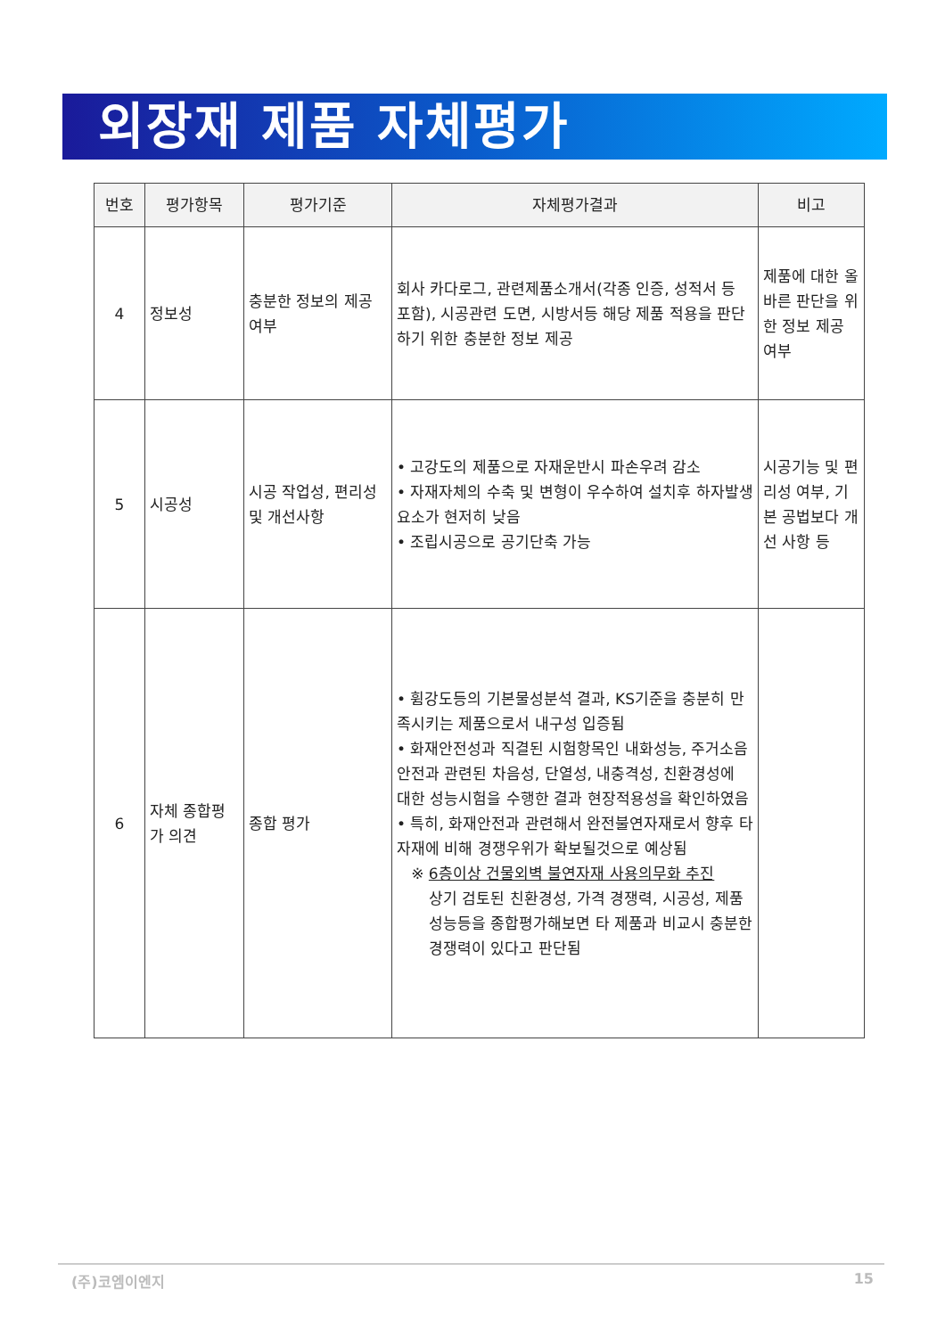외장재 제품 자체평가
| 번호 | 평가항목 | 평가기준 | 자체평가결과 | 비고 |
| --- | --- | --- | --- | --- |
| 4 | 정보성 | 충분한 정보의 제공 여부 | 회사 카다로그, 관련제품소개서(각종 인증, 성적서 등 포함), 시공관련 도면, 시방서등 해당 제품 적용을 판단하기 위한 충분한 정보 제공 | 제품에 대한 올바른 판단을 위한 정보 제공 여부 |
| 5 | 시공성 | 시공 작업성, 편리성 및 개선사항 | • 고강도의 제품으로 자재운반시 파손우려 감소 • 자재자체의 수축 및 변형이 우수하여 설치후 하자발생요소가 현저히 낮음 • 조립시공으로 공기단축 가능 | 시공기능 및 편리성 여부, 기본 공법보다 개선 사항 등 |
| 6 | 자체 종합평가 의견 | 종합 평가 | • 휨강도등의 기본물성분석 결과, KS기준을 충분히 만족시키는 제품으로서 내구성 입증됨 • 화재안전성과 직결된 시험항목인 내화성능, 주거소음안전과 관련된 차음성, 단열성, 내충격성, 친환경성에 대한 성능시험을 수행한 결과 현장적용성을 확인하였음 • 특히, 화재안전과 관련해서 완전불연자재로서 향후 타 자재에 비해 경쟁우위가 확보될것으로 예상됨 ※ 6층이상 건물외벽 불연자재 사용의무화 추진 상기 검토된 친환경성, 가격 경쟁력, 시공성, 제품성능등을 종합평가해보면 타 제품과 비교시 충분한 경쟁력이 있다고 판단됨 | |
(주)코엠이엔지 15